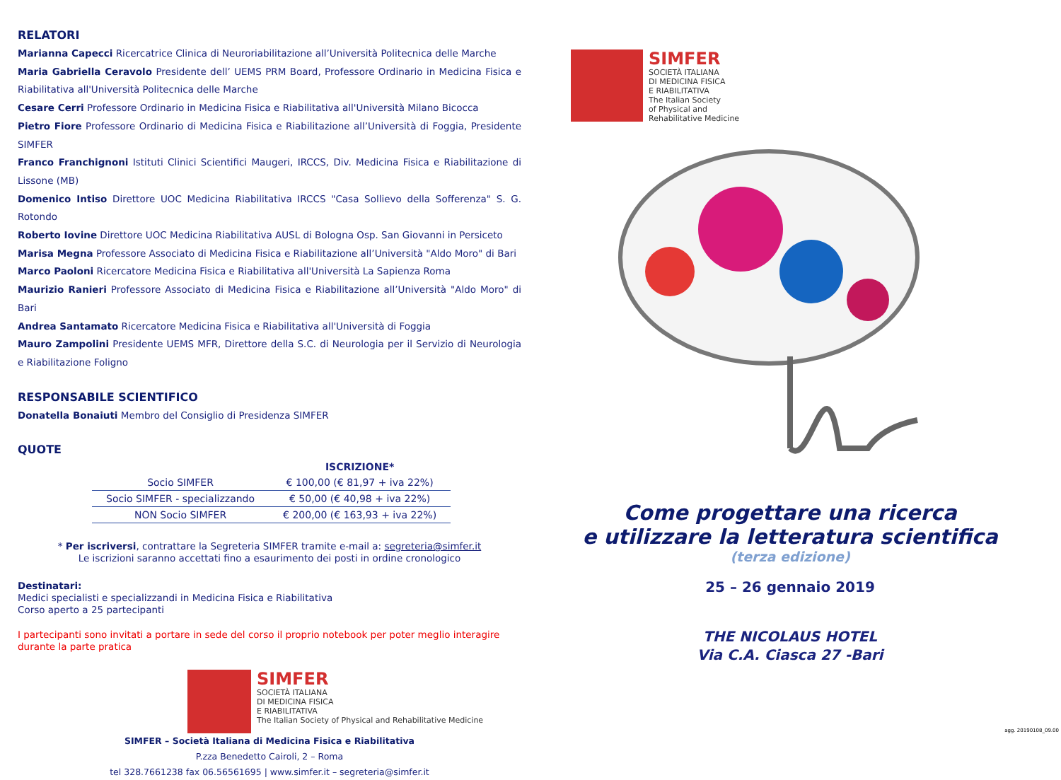RELATORI
Marianna Capecci Ricercatrice Clinica di Neuroriabilitazione all’Università Politecnica delle Marche
Maria Gabriella Ceravolo Presidente dell’ UEMS PRM Board, Professore Ordinario in Medicina Fisica e Riabilitativa all'Università Politecnica delle Marche
Cesare Cerri Professore Ordinario in Medicina Fisica e Riabilitativa all'Università Milano Bicocca
Pietro Fiore Professore Ordinario di Medicina Fisica e Riabilitazione all’Università di Foggia, Presidente SIMFER
Franco Franchignoni Istituti Clinici Scientifici Maugeri, IRCCS, Div. Medicina Fisica e Riabilitazione di Lissone (MB)
Domenico Intiso Direttore UOC Medicina Riabilitativa IRCCS "Casa Sollievo della Sofferenza" S. G. Rotondo
Roberto Iovine Direttore UOC Medicina Riabilitativa AUSL di Bologna Osp. San Giovanni in Persiceto
Marisa Megna Professore Associato di Medicina Fisica e Riabilitazione all’Università "Aldo Moro" di Bari
Marco Paoloni Ricercatore Medicina Fisica e Riabilitativa all'Università La Sapienza Roma
Maurizio Ranieri Professore Associato di Medicina Fisica e Riabilitazione all’Università "Aldo Moro" di Bari
Andrea Santamato Ricercatore Medicina Fisica e Riabilitativa all'Università di Foggia
Mauro Zampolini Presidente UEMS MFR, Direttore della S.C. di Neurologia per il Servizio di Neurologia e Riabilitazione Foligno
RESPONSABILE SCIENTIFICO
Donatella Bonaiuti Membro del Consiglio di Presidenza SIMFER
QUOTE
| | ISCRIZIONE* |
| --- | --- |
| Socio SIMFER | € 100,00 (€ 81,97 + iva 22%) |
| Socio SIMFER - specializzando | € 50,00 (€ 40,98 + iva 22%) |
| NON Socio SIMFER | € 200,00 (€ 163,93 + iva 22%) |
* Per iscriversi, contrattare la Segreteria SIMFER tramite e-mail a: segreteria@simfer.it
Le iscrizioni saranno accettati fino a esaurimento dei posti in ordine cronologico
Destinatari:
Medici specialisti e specializzandi in Medicina Fisica e Riabilitativa
Corso aperto a 25 partecipanti
I partecipanti sono invitati a portare in sede del corso il proprio notebook per poter meglio interagire durante la parte pratica
SIMFER
SOCIETÀ ITALIANA
DI MEDICINA FISICA
E RIABILITATIVA
The Italian Society of Physical and Rehabilitative Medicine
SIMFER – Società Italiana di Medicina Fisica e Riabilitativa
P.zza Benedetto Cairoli, 2 – Roma
tel 328.7661238 fax 06.56561695 | www.simfer.it – segreteria@simfer.it
SIMFER
SOCIETÀ ITALIANA
DI MEDICINA FISICA
E RIABILITATIVA
The Italian Society
of Physical and
Rehabilitative Medicine
Come progettare una ricerca
e utilizzare la letteratura scientifica
(terza edizione)
25 – 26 gennaio 2019
THE NICOLAUS HOTEL
Via C.A. Ciasca 27 -Bari
agg. 20190108_09.00